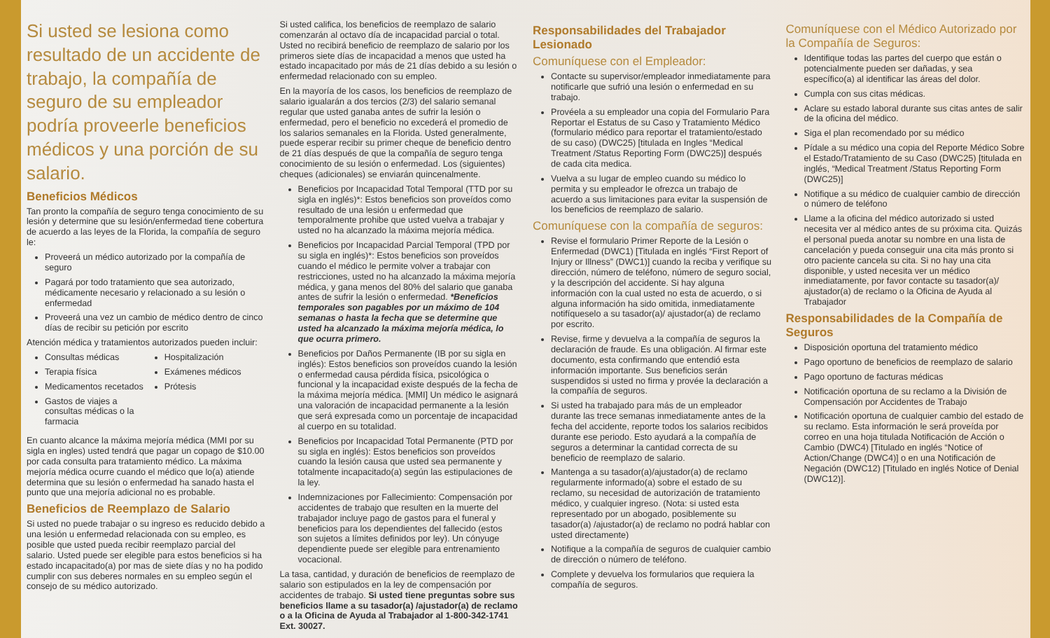Si usted se lesiona como resultado de un accidente de trabajo, la compañía de seguro de su empleador podría proveerle beneficios médicos y una porción de su salario.
Beneficios Médicos
Tan pronto la compañía de seguro tenga conocimiento de su lesión y determine que su lesión/enfermedad tiene cobertura de acuerdo a las leyes de la Florida, la compañía de seguro le:
Proveerá un médico autorizado por la compañía de seguro
Pagará por todo tratamiento que sea autorizado, médicamente necesario y relacionado a su lesión o enfermedad
Proveerá una vez un cambio de médico dentro de cinco días de recibir su petición por escrito
Atención médica y tratamientos autorizados pueden incluir:
Consultas médicas
Terapia física
Medicamentos recetados
Gastos de viajes a consultas médicas o la farmacia
Hospitalización
Exámenes médicos
Prótesis
En cuanto alcance la máxima mejoría médica (MMI por su sigla en ingles) usted tendrá que pagar un copago de $10.00 por cada consulta para tratamiento médico. La máxima mejoría médica ocurre cuando el médico que lo(a) atiende determina que su lesión o enfermedad ha sanado hasta el punto que una mejoría adicional no es probable.
Beneficios de Reemplazo de Salario
Si usted no puede trabajar o su ingreso es reducido debido a una lesión u enfermedad relacionada con su empleo, es posible que usted pueda recibir reemplazo parcial del salario. Usted puede ser elegible para estos beneficios si ha estado incapacitado(a) por mas de siete días y no ha podido cumplir con sus deberes normales en su empleo según el consejo de su médico autorizado.
Si usted califica, los beneficios de reemplazo de salario comenzarán al octavo día de incapacidad parcial o total. Usted no recibirá beneficio de reemplazo de salario por los primeros siete días de incapacidad a menos que usted ha estado incapacitado por más de 21 días debido a su lesión o enfermedad relacionado con su empleo.
En la mayoría de los casos, los beneficios de reemplazo de salario igualarán a dos tercios (2/3) del salario semanal regular que usted ganaba antes de sufrir la lesión o enfermedad, pero el beneficio no excederá el promedio de los salarios semanales en la Florida. Usted generalmente, puede esperar recibir su primer cheque de beneficio dentro de 21 días después de que la compañía de seguro tenga conocimiento de su lesión o enfermedad. Los (siguientes) cheques (adicionales) se enviarán quincenalmente.
Beneficios por Incapacidad Total Temporal (TTD por su sigla en inglés)*: Estos beneficios son proveídos como resultado de una lesión u enfermedad que temporalmente prohibe que usted vuelva a trabajar y usted no ha alcanzado la máxima mejoría médica.
Beneficios por Incapacidad Parcial Temporal (TPD por su sigla en inglés)*: Estos beneficios son proveídos cuando el médico le permite volver a trabajar con restricciones, usted no ha alcanzado la máxima mejoría médica, y gana menos del 80% del salario que ganaba antes de sufrir la lesión o enfermedad. *Beneficios temporales son pagables por un máximo de 104 semanas o hasta la fecha que se determine que usted ha alcanzado la máxima mejoría médica, lo que ocurra primero.
Beneficios por Daños Permanente (IB por su sigla en inglés): Estos beneficios son proveídos cuando la lesión o enfermedad causa pérdida física, psicológica o funcional y la incapacidad existe después de la fecha de la máxima mejoría médica. [MMI] Un médico le asignará una valoración de incapacidad permanente a la lesión que será expresada como un porcentaje de incapacidad al cuerpo en su totalidad.
Beneficios por Incapacidad Total Permanente (PTD por su sigla en inglés): Estos beneficios son proveídos cuando la lesión causa que usted sea permanente y totalmente incapacitado(a) según las estipulaciones de la ley.
Indemnizaciones por Fallecimiento: Compensación por accidentes de trabajo que resulten en la muerte del trabajador incluye pago de gastos para el funeral y beneficios para los dependientes del fallecido (estos son sujetos a límites definidos por ley). Un cónyuge dependiente puede ser elegible para entrenamiento vocacional.
La tasa, cantidad, y duración de beneficios de reemplazo de salario son estipulados en la ley de compensación por accidentes de trabajo. Si usted tiene preguntas sobre sus beneficios llame a su tasador(a) /ajustador(a) de reclamo o a la Oficina de Ayuda al Trabajador al 1-800-342-1741 Ext. 30027.
Responsabilidades del Trabajador Lesionado
Comuníquese con el Empleador:
Contacte su supervisor/empleador inmediatamente para notificarle que sufrió una lesión o enfermedad en su trabajo.
Provéela a su empleador una copia del Formulario Para Reportar el Estatus de su Caso y Tratamiento Médico (formulario médico para reportar el tratamiento/estado de su caso) (DWC25) [titulada en Ingles “Medical Treatment /Status Reporting Form (DWC25)] después de cada cita medica.
Vuelva a su lugar de empleo cuando su médico lo permita y su empleador le ofrezca un trabajo de acuerdo a sus limitaciones para evitar la suspensión de los beneficios de reemplazo de salario.
Comuníquese con la compañía de seguros:
Revise el formulario Primer Reporte de la Lesión o Enfermedad (DWC1) [Titulada en inglés “First Report of Injury or Illness” (DWC1)] cuando la reciba y verifique su dirección, número de teléfono, número de seguro social, y la descripción del accidente. Si hay alguna información con la cual usted no esta de acuerdo, o si alguna información ha sido omitida, inmediatamente notifíqueselo a su tasador(a)/ ajustador(a) de reclamo por escrito.
Revise, firme y devuelva a la compañía de seguros la declaración de fraude. Es una obligación. Al firmar este documento, esta confirmando que entendió esta información importante. Sus beneficios serán suspendidos si usted no firma y provée la declaración a la compañía de seguros.
Si usted ha trabajado para más de un empleador durante las trece semanas inmediatamente antes de la fecha del accidente, reporte todos los salarios recibidos durante ese periodo. Esto ayudará a la compañía de seguros a determinar la cantidad correcta de su beneficio de reemplazo de salario.
Mantenga a su tasador(a)/ajustador(a) de reclamo regularmente informado(a) sobre el estado de su reclamo, su necesidad de autorización de tratamiento médico, y cualquier ingreso. (Nota: si usted esta representado por un abogado, posiblemente su tasador(a) /ajustador(a) de reclamo no podrá hablar con usted directamente)
Notifique a la compañía de seguros de cualquier cambio de dirección o número de teléfono.
Complete y devuelva los formularios que requiera la compañía de seguros.
Comuníquese con el Médico Autorizado por la Compañía de Seguros:
Identifique todas las partes del cuerpo que están o potencialmente pueden ser dañadas, y sea específico(a) al identificar las áreas del dolor.
Cumpla con sus citas médicas.
Aclare su estado laboral durante sus citas antes de salir de la oficina del médico.
Siga el plan recomendado por su médico
Pídale a su médico una copia del Reporte Médico Sobre el Estado/Tratamiento de su Caso (DWC25) [titulada en inglés, “Medical Treatment /Status Reporting Form (DWC25)]
Notifique a su médico de cualquier cambio de dirección o número de teléfono
Llame a la oficina del médico autorizado si usted necesita ver al médico antes de su próxima cita. Quizás el personal pueda anotar su nombre en una lista de cancelación y pueda conseguir una cita más pronto si otro paciente cancela su cita. Si no hay una cita disponible, y usted necesita ver un médico inmediatamente, por favor contacte su tasador(a)/ ajustador(a) de reclamo o la Oficina de Ayuda al Trabajador
Responsabilidades de la Compañía de Seguros
Disposición oportuna del tratamiento médico
Pago oportuno de beneficios de reemplazo de salario
Pago oportuno de facturas médicas
Notificación oportuna de su reclamo a la División de Compensación por Accidentes de Trabajo
Notificación oportuna de cualquier cambio del estado de su reclamo. Esta información le será proveída por correo en una hoja titulada Notificación de Acción o Cambio (DWC4) [Titulado en inglés “Notice of Action/Change (DWC4)] o en una Notificación de Negación (DWC12) [Titulado en inglés Notice of Denial (DWC12)].